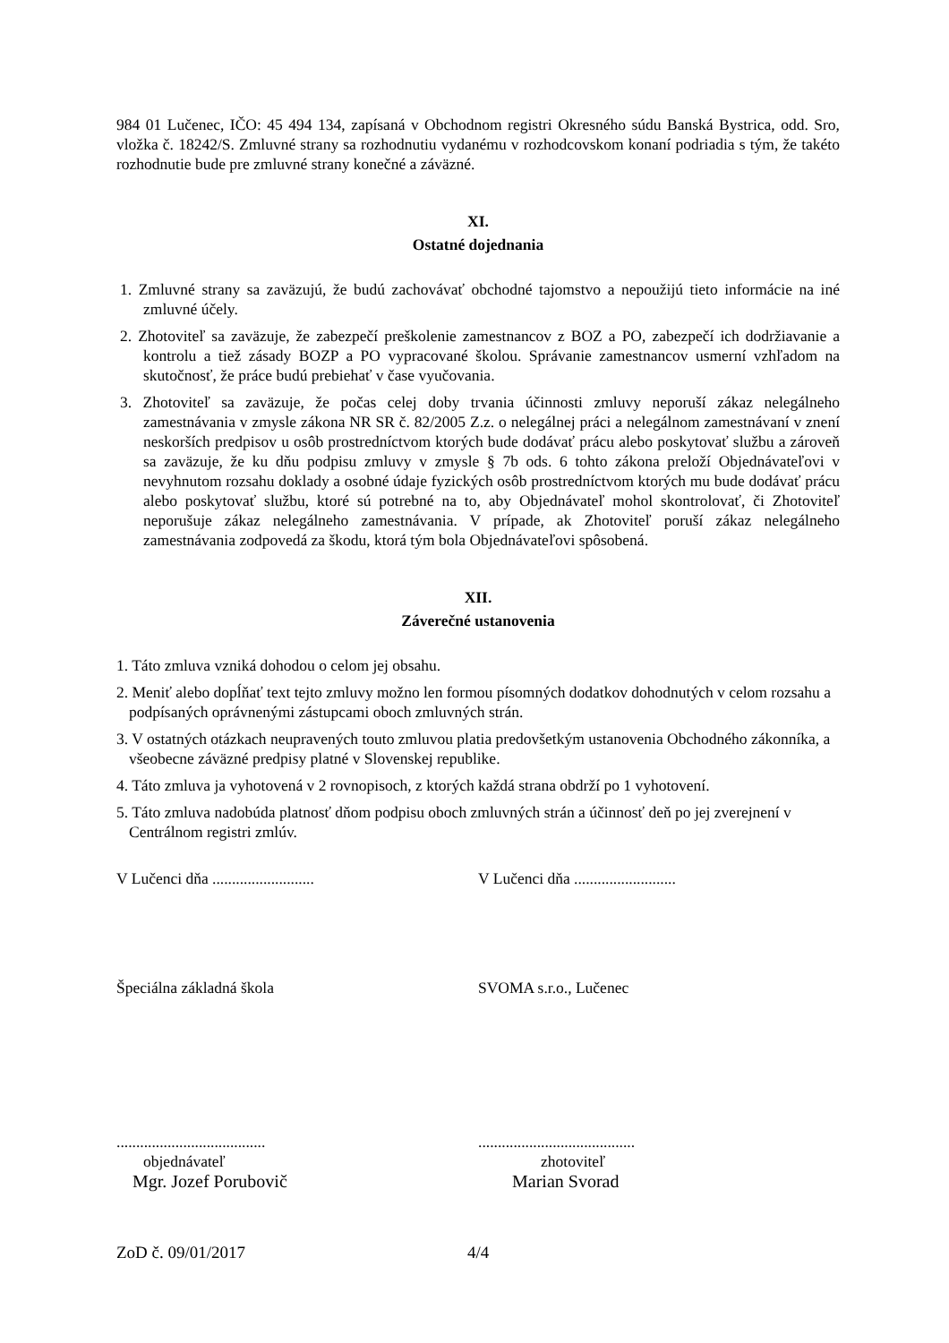984 01 Lučenec, IČO: 45 494 134, zapísaná v Obchodnom registri Okresného súdu Banská Bystrica, odd. Sro, vložka č. 18242/S. Zmluvné strany sa rozhodnutiu vydanému v rozhodcovskom konaní podriadia s tým, že takéto rozhodnutie bude pre zmluvné strany konečné a záväzné.
XI.
Ostatné dojednania
1. Zmluvné strany sa zaväzujú, že budú zachovávať obchodné tajomstvo a nepoužijú tieto informácie na iné zmluvné účely.
2. Zhotoviteľ sa zaväzuje, že zabezpečí preškolenie zamestnancov z BOZ a PO, zabezpečí ich dodržiavanie a kontrolu a tiež zásady BOZP a PO vypracované školou. Správanie zamestnancov usmerní vzhľadom na skutočnosť, že práce budú prebiehať v čase vyučovania.
3. Zhotoviteľ sa zaväzuje, že počas celej doby trvania účinnosti zmluvy neporuší zákaz nelegálneho zamestnávania v zmysle zákona NR SR č. 82/2005 Z.z. o nelegálnej práci a nelegálnom zamestnávaní v znení neskorších predpisov u osôb prostredníctvom ktorých bude dodávať prácu alebo poskytovať službu a zároveň sa zaväzuje, že ku dňu podpisu zmluvy v zmysle § 7b ods. 6 tohto zákona preloží Objednávateľovi v nevyhnutom rozsahu doklady a osobné údaje fyzických osôb prostredníctvom ktorých mu bude dodávať prácu alebo poskytovať službu, ktoré sú potrebné na to, aby Objednávateľ mohol skontrolovať, či Zhotoviteľ neporušuje zákaz nelegálneho zamestnávania. V prípade, ak Zhotoviteľ poruší zákaz nelegálneho zamestnávania zodpovedá za škodu, ktorá tým bola Objednávateľovi spôsobená.
XII.
Záverečné ustanovenia
1. Táto zmluva vzniká dohodou o celom jej obsahu.
2. Meniť alebo dopĺňať text tejto zmluvy možno len formou písomných dodatkov dohodnutých v celom rozsahu a podpísaných oprávnenými zástupcami oboch zmluvných strán.
3. V ostatných otázkach neupravených touto zmluvou platia predovšetkým ustanovenia Obchodného zákonníka, a všeobecne záväzné predpisy platné v Slovenskej republike.
4. Táto zmluva ja vyhotovená v 2 rovnopisoch, z ktorých každá strana obdrží po 1 vyhotovení.
5. Táto zmluva nadobúda platnosť dňom podpisu oboch zmluvných strán a účinnosť deň po jej zverejnení v Centrálnom registri zmlúv.
V Lučenci dňa .......................... V Lučenci dňa ..........................
Špeciálna základná škola SVOMA s.r.o., Lučenec
......................................
objednávateľ
Mgr. Jozef Porubovič
........................................
zhotoviteľ
Marian Svorad
ZoD č. 09/01/2017 4/4